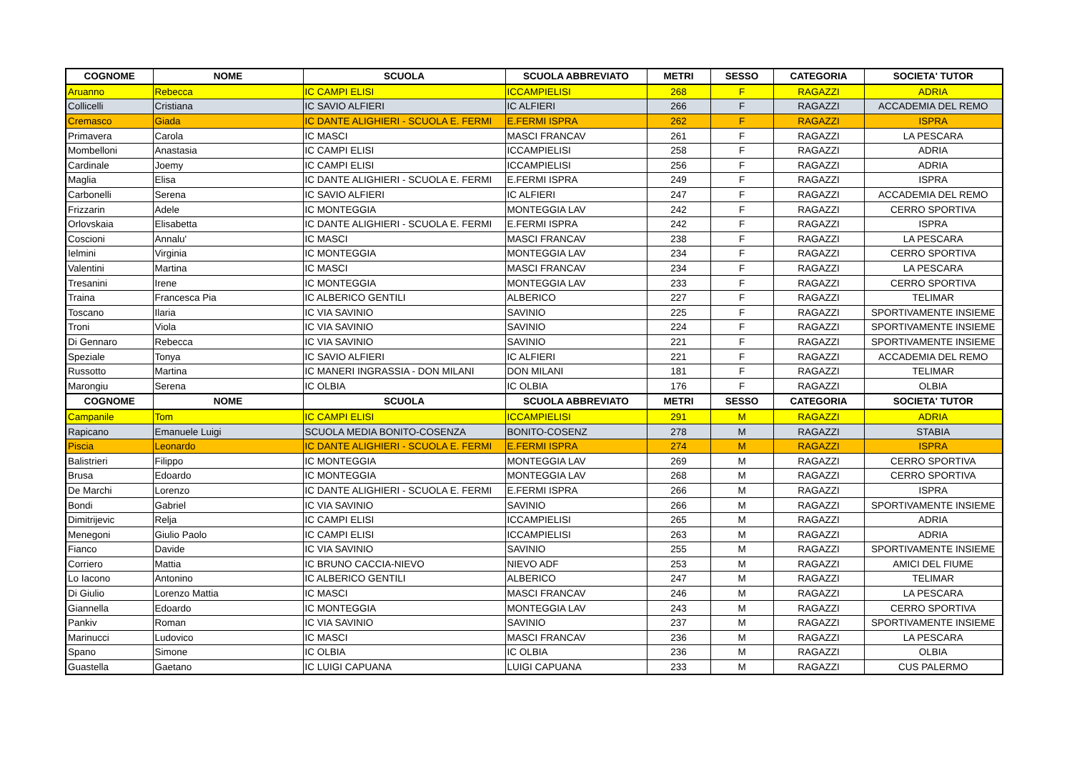| COGNOME | NOME | SCUOLA | SCUOLA ABBREVIATO | METRI | SESSO | CATEGORIA | SOCIETA' TUTOR |
| --- | --- | --- | --- | --- | --- | --- | --- |
| Aruanno | Rebecca | IC CAMPI ELISI | ICCAMPIELISI | 268 | F | RAGAZZI | ADRIA |
| Collicelli | Cristiana | IC SAVIO ALFIERI | IC ALFIERI | 266 | F | RAGAZZI | ACCADEMIA DEL REMO |
| Cremasco | Giada | IC DANTE ALIGHIERI - SCUOLA E. FERMI | E.FERMI ISPRA | 262 | F | RAGAZZI | ISPRA |
| Primavera | Carola | IC MASCI | MASCI FRANCAV | 261 | F | RAGAZZI | LA PESCARA |
| Mombelloni | Anastasia | IC CAMPI ELISI | ICCAMPIELISI | 258 | F | RAGAZZI | ADRIA |
| Cardinale | Joemy | IC CAMPI ELISI | ICCAMPIELISI | 256 | F | RAGAZZI | ADRIA |
| Maglia | Elisa | IC DANTE ALIGHIERI - SCUOLA E. FERMI | E.FERMI ISPRA | 249 | F | RAGAZZI | ISPRA |
| Carbonelli | Serena | IC SAVIO ALFIERI | IC ALFIERI | 247 | F | RAGAZZI | ACCADEMIA DEL REMO |
| Frizzarin | Adele | IC MONTEGGIA | MONTEGGIA LAV | 242 | F | RAGAZZI | CERRO SPORTIVA |
| Orlovskaia | Elisabetta | IC DANTE ALIGHIERI - SCUOLA E. FERMI | E.FERMI ISPRA | 242 | F | RAGAZZI | ISPRA |
| Coscioni | Annalu' | IC MASCI | MASCI FRANCAV | 238 | F | RAGAZZI | LA PESCARA |
| Ielmini | Virginia | IC MONTEGGIA | MONTEGGIA LAV | 234 | F | RAGAZZI | CERRO SPORTIVA |
| Valentini | Martina | IC MASCI | MASCI FRANCAV | 234 | F | RAGAZZI | LA PESCARA |
| Tresanini | Irene | IC MONTEGGIA | MONTEGGIA LAV | 233 | F | RAGAZZI | CERRO SPORTIVA |
| Traina | Francesca Pia | IC ALBERICO GENTILI | ALBERICO | 227 | F | RAGAZZI | TELIMAR |
| Toscano | Ilaria | IC VIA SAVINIO | SAVINIO | 225 | F | RAGAZZI | SPORTIVAMENTE INSIEME |
| Troni | Viola | IC VIA SAVINIO | SAVINIO | 224 | F | RAGAZZI | SPORTIVAMENTE INSIEME |
| Di Gennaro | Rebecca | IC VIA SAVINIO | SAVINIO | 221 | F | RAGAZZI | SPORTIVAMENTE INSIEME |
| Speziale | Tonya | IC SAVIO ALFIERI | IC ALFIERI | 221 | F | RAGAZZI | ACCADEMIA DEL REMO |
| Russotto | Martina | IC MANERI INGRASSIA - DON MILANI | DON MILANI | 181 | F | RAGAZZI | TELIMAR |
| Marongiu | Serena | IC OLBIA | IC OLBIA | 176 | F | RAGAZZI | OLBIA |
| COGNOME | NOME | SCUOLA | SCUOLA ABBREVIATO | METRI | SESSO | CATEGORIA | SOCIETA' TUTOR |
| Campanile | Tom | IC CAMPI ELISI | ICCAMPIELISI | 291 | M | RAGAZZI | ADRIA |
| Rapicano | Emanuele Luigi | SCUOLA MEDIA BONITO-COSENZA | BONITO-COSENZ | 278 | M | RAGAZZI | STABIA |
| Piscia | Leonardo | IC DANTE ALIGHIERI - SCUOLA E. FERMI | E.FERMI ISPRA | 274 | M | RAGAZZI | ISPRA |
| Balistrieri | Filippo | IC MONTEGGIA | MONTEGGIA LAV | 269 | M | RAGAZZI | CERRO SPORTIVA |
| Brusa | Edoardo | IC MONTEGGIA | MONTEGGIA LAV | 268 | M | RAGAZZI | CERRO SPORTIVA |
| De Marchi | Lorenzo | IC DANTE ALIGHIERI - SCUOLA E. FERMI | E.FERMI ISPRA | 266 | M | RAGAZZI | ISPRA |
| Bondi | Gabriel | IC VIA SAVINIO | SAVINIO | 266 | M | RAGAZZI | SPORTIVAMENTE INSIEME |
| Dimitrijevic | Relja | IC CAMPI ELISI | ICCAMPIELISI | 265 | M | RAGAZZI | ADRIA |
| Menegoni | Giulio Paolo | IC CAMPI ELISI | ICCAMPIELISI | 263 | M | RAGAZZI | ADRIA |
| Fianco | Davide | IC VIA SAVINIO | SAVINIO | 255 | M | RAGAZZI | SPORTIVAMENTE INSIEME |
| Corriero | Mattia | IC BRUNO CACCIA-NIEVO | NIEVO ADF | 253 | M | RAGAZZI | AMICI DEL FIUME |
| Lo Iacono | Antonino | IC ALBERICO GENTILI | ALBERICO | 247 | M | RAGAZZI | TELIMAR |
| Di Giulio | Lorenzo Mattia | IC MASCI | MASCI FRANCAV | 246 | M | RAGAZZI | LA PESCARA |
| Giannella | Edoardo | IC MONTEGGIA | MONTEGGIA LAV | 243 | M | RAGAZZI | CERRO SPORTIVA |
| Pankiv | Roman | IC VIA SAVINIO | SAVINIO | 237 | M | RAGAZZI | SPORTIVAMENTE INSIEME |
| Marinucci | Ludovico | IC MASCI | MASCI FRANCAV | 236 | M | RAGAZZI | LA PESCARA |
| Spano | Simone | IC OLBIA | IC OLBIA | 236 | M | RAGAZZI | OLBIA |
| Guastella | Gaetano | IC LUIGI CAPUANA | LUIGI CAPUANA | 233 | M | RAGAZZI | CUS PALERMO |